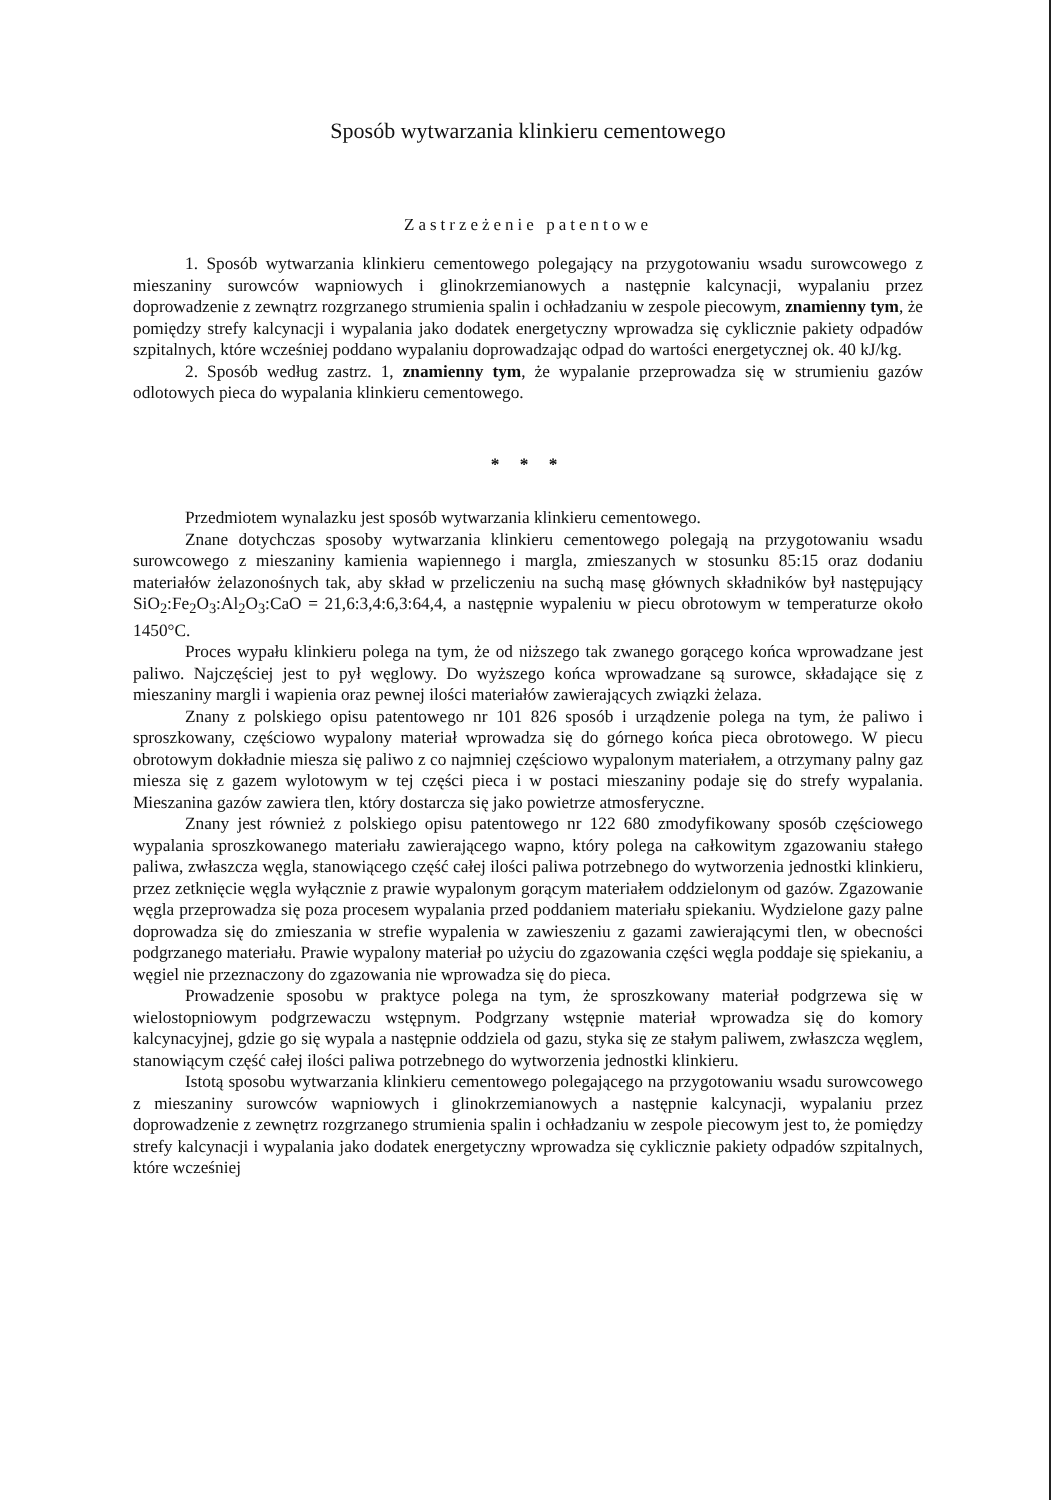Sposób wytwarzania klinkieru cementowego
Zastrzeżenie patentowe
1. Sposób wytwarzania klinkieru cementowego polegający na przygotowaniu wsadu surowcowego z mieszaniny surowców wapniowych i glinokrzemianowych a następnie kalcynacji, wypalaniu przez doprowadzenie z zewnątrz rozgrzanego strumienia spalin i ochładzaniu w zespole piecowym, znamienny tym, że pomiędzy strefy kalcynacji i wypalania jako dodatek energetyczny wprowadza się cyklicznie pakiety odpadów szpitalnych, które wcześniej poddano wypalaniu doprowadzając odpad do wartości energetycznej ok. 40 kJ/kg.
2. Sposób według zastrz. 1, znamienny tym, że wypalanie przeprowadza się w strumieniu gazów odlotowych pieca do wypalania klinkieru cementowego.
* * *
Przedmiotem wynalazku jest sposób wytwarzania klinkieru cementowego.
Znane dotychczas sposoby wytwarzania klinkieru cementowego polegają na przygotowaniu wsadu surowcowego z mieszaniny kamienia wapiennego i margla, zmieszanych w stosunku 85:15 oraz dodaniu materiałów żelazonośnych tak, aby skład w przeliczeniu na suchą masę głównych składników był następujący SiO<sub>2</sub>:Fe<sub>2</sub>O<sub>3</sub>:Al<sub>2</sub>O<sub>3</sub>:CaO = 21,6:3,4:6,3:64,4, a następnie wypaleniu w piecu obrotowym w temperaturze około 1450°C.
Proces wypału klinkieru polega na tym, że od niższego tak zwanego gorącego końca wprowadzane jest paliwo. Najczęściej jest to pył węglowy. Do wyższego końca wprowadzane są surowce, składające się z mieszaniny margli i wapienia oraz pewnej ilości materiałów zawierających związki żelaza.
Znany z polskiego opisu patentowego nr 101 826 sposób i urządzenie polega na tym, że paliwo i sproszkowany, częściowo wypalony materiał wprowadza się do górnego końca pieca obrotowego. W piecu obrotowym dokładnie miesza się paliwo z co najmniej częściowo wypalonym materiałem, a otrzymany palny gaz miesza się z gazem wylotowym w tej części pieca i w postaci mieszaniny podaje się do strefy wypalania. Mieszanina gazów zawiera tlen, który dostarcza się jako powietrze atmosferyczne.
Znany jest również z polskiego opisu patentowego nr 122 680 zmodyfikowany sposób częściowego wypalania sproszkowanego materiału zawierającego wapno, który polega na całkowitym zgazowaniu stałego paliwa, zwłaszcza węgla, stanowiącego część całej ilości paliwa potrzebnego do wytworzenia jednostki klinkieru, przez zetknięcie węgla wyłącznie z prawie wypalonym gorącym materiałem oddzielonym od gazów. Zgazowanie węgla przeprowadza się poza procesem wypalania przed poddaniem materiału spiekaniu. Wydzielone gazy palne doprowadza się do zmieszania w strefie wypalenia w zawieszeniu z gazami zawierającymi tlen, w obecności podgrzanego materiału. Prawie wypalony materiał po użyciu do zgazowania części węgla poddaje się spiekaniu, a węgiel nie przeznaczony do zgazowania nie wprowadza się do pieca.
Prowadzenie sposobu w praktyce polega na tym, że sproszkowany materiał podgrzewa się w wielostopniowym podgrzewaczu wstępnym. Podgrzany wstępnie materiał wprowadza się do komory kalcynacyjnej, gdzie go się wypala a następnie oddziela od gazu, styka się ze stałym paliwem, zwłaszcza węglem, stanowiącym część całej ilości paliwa potrzebnego do wytworzenia jednostki klinkieru.
Istotą sposobu wytwarzania klinkieru cementowego polegającego na przygotowaniu wsadu surowcowego z mieszaniny surowców wapniowych i glinokrzemianowych a następnie kalcynacji, wypalaniu przez doprowadzenie z zewnętrz rozgrzanego strumienia spalin i ochładzaniu w zespole piecowym jest to, że pomiędzy strefy kalcynacji i wypalania jako dodatek energetyczny wprowadza się cyklicznie pakiety odpadów szpitalnych, które wcześniej